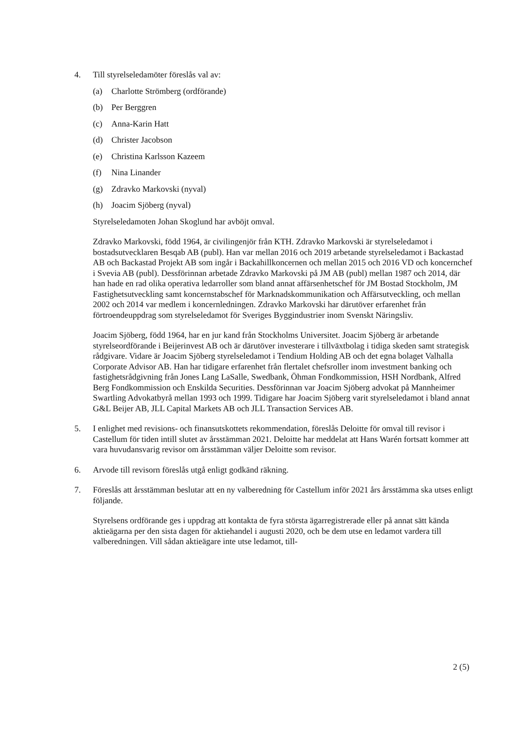4. Till styrelseledamöter föreslås val av:
(a) Charlotte Strömberg (ordförande)
(b) Per Berggren
(c) Anna-Karin Hatt
(d) Christer Jacobson
(e) Christina Karlsson Kazeem
(f) Nina Linander
(g) Zdravko Markovski (nyval)
(h) Joacim Sjöberg (nyval)
Styrelseledamoten Johan Skoglund har avböjt omval.
Zdravko Markovski, född 1964, är civilingenjör från KTH. Zdravko Markovski är styrelse­ledamot i bostadsutvecklaren Besqab AB (publ). Han var mellan 2016 och 2019 arbetande styrelseledamot i Backastad AB och Backastad Projekt AB som ingår i Backahillkoncernen och mellan 2015 och 2016 VD och koncernchef i Svevia AB (publ). Dessförinnan arbetade Zdravko Markovski på JM AB (publ) mellan 1987 och 2014, där han hade en rad olika operativa ledarroller som bland annat affärsenhetschef för JM Bostad Stockholm, JM Fastighetsutveckling samt koncernstabschef för Marknadskommunikation och Affärs­utveckling, och mellan 2002 och 2014 var medlem i koncernledningen. Zdravko Markovski har därutöver erfarenhet från förtroendeuppdrag som styrelseledamot för Sveriges Byggindustrier inom Svenskt Näringsliv.
Joacim Sjöberg, född 1964, har en jur kand från Stockholms Universitet. Joacim Sjöberg är arbetande styrelseordförande i Beijerinvest AB och är därutöver investerare i tillväxtbolag i tidiga skeden samt strategisk rådgivare. Vidare är Joacim Sjöberg styrelseledamot i Tendium Holding AB och det egna bolaget Valhalla Corporate Advisor AB. Han har tidigare erfarenhet från flertalet chefsroller inom investment banking och fastighetsrådgiv­ning från Jones Lang LaSalle, Swedbank, Öhman Fondkommission, HSH Nordbank, Alfred Berg Fondkommission och Enskilda Securities. Dessförinnan var Joacim Sjöberg advokat på Mannheimer Swartling Advokatbyrå mellan 1993 och 1999. Tidigare har Joacim Sjöberg varit styrelseledamot i bland annat G&L Beijer AB, JLL Capital Markets AB och JLL Transaction Services AB.
5. I enlighet med revisions- och finansutskottets rekommendation, föreslås Deloitte för omval till revisor i Castellum för tiden intill slutet av årsstämman 2021. Deloitte har meddelat att Hans Warén fortsatt kommer att vara huvudansvarig revisor om årsstämman väljer Deloitte som revisor.
6. Arvode till revisorn föreslås utgå enligt godkänd räkning.
7. Föreslås att årsstämman beslutar att en ny valberedning för Castellum inför 2021 års års­stämma ska utses enligt följande.
Styrelsens ordförande ges i uppdrag att kontakta de fyra största ägarregistrerade eller på annat sätt kända aktieägarna per den sista dagen för aktiehandel i augusti 2020, och be dem utse en ledamot vardera till valberedningen. Vill sådan aktieägare inte utse ledamot, till-
2 (5)